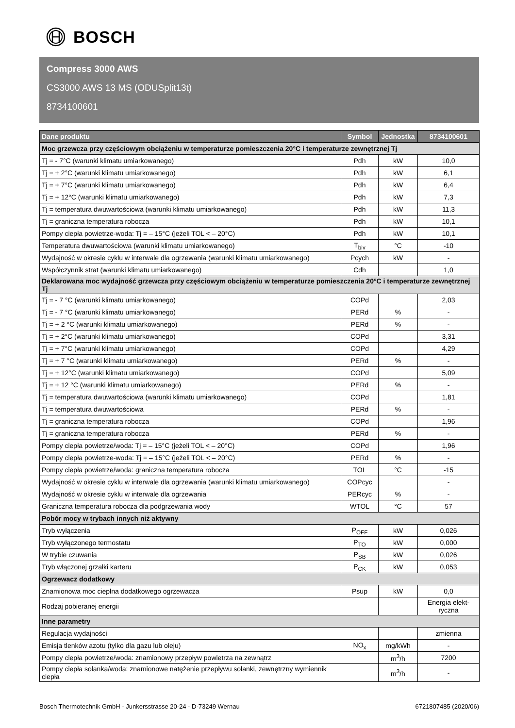BOSCH
Compress 3000 AWS
CS3000 AWS 13 MS (ODUSplit13t)
8734100601
| Dane produktu | Symbol | Jednostka | 8734100601 |
| --- | --- | --- | --- |
| Moc grzewcza przy częściowym obciążeniu w temperaturze pomieszczenia 20°C i temperaturze zewnętrznej Tj | | | |
| Tj = - 7°C (warunki klimatu umiarkowanego) | Pdh | kW | 10,0 |
| Tj = + 2°C (warunki klimatu umiarkowanego) | Pdh | kW | 6,1 |
| Tj = + 7°C (warunki klimatu umiarkowanego) | Pdh | kW | 6,4 |
| Tj = + 12°C (warunki klimatu umiarkowanego) | Pdh | kW | 7,3 |
| Tj = temperatura dwuwartościowa (warunki klimatu umiarkowanego) | Pdh | kW | 11,3 |
| Tj = graniczna temperatura robocza | Pdh | kW | 10,1 |
| Pompy ciepła powietrze-woda: Tj = – 15°C (jeżeli TOL < – 20°C) | Pdh | kW | 10,1 |
| Temperatura dwuwartościowa (warunki klimatu umiarkowanego) | T<sub>biv</sub> | °C | -10 |
| Wydajność w okresie cyklu w interwale dla ogrzewania (warunki klimatu umiarkowanego) | Pcych | kW | - |
| Współczynnik strat (warunki klimatu umiarkowanego) | Cdh | | 1,0 |
| Deklarowana moc wydajność grzewcza przy częściowym obciążeniu w temperaturze pomieszczenia 20°C i temperaturze zewnętrznej Tj | | | |
| Tj = - 7 °C (warunki klimatu umiarkowanego) | COPd | | 2,03 |
| Tj = - 7 °C (warunki klimatu umiarkowanego) | PERd | % | - |
| Tj = + 2 °C (warunki klimatu umiarkowanego) | PERd | % | - |
| Tj = + 2°C (warunki klimatu umiarkowanego) | COPd | | 3,31 |
| Tj = + 7°C (warunki klimatu umiarkowanego) | COPd | | 4,29 |
| Tj = + 7 °C (warunki klimatu umiarkowanego) | PERd | % | - |
| Tj = + 12°C (warunki klimatu umiarkowanego) | COPd | | 5,09 |
| Tj = + 12 °C (warunki klimatu umiarkowanego) | PERd | % | - |
| Tj = temperatura dwuwartościowa (warunki klimatu umiarkowanego) | COPd | | 1,81 |
| Tj = temperatura dwuwartościowa | PERd | % | - |
| Tj = graniczna temperatura robocza | COPd | | 1,96 |
| Tj = graniczna temperatura robocza | PERd | % | - |
| Pompy ciepła powietrze/woda: Tj = – 15°C (jeżeli TOL < – 20°C) | COPd | | 1,96 |
| Pompy ciepła powietrze-woda: Tj = – 15°C (jeżeli TOL < – 20°C) | PERd | % | - |
| Pompy ciepła powietrze/woda: graniczna temperatura robocza | TOL | °C | -15 |
| Wydajność w okresie cyklu w interwale dla ogrzewania (warunki klimatu umiarkowanego) | COPcyc | | - |
| Wydajność w okresie cyklu w interwale dla ogrzewania | PERcyc | % | - |
| Graniczna temperatura robocza dla podgrzewania wody | WTOL | °C | 57 |
| Pobór mocy w trybach innych niż aktywny | | | |
| Tryb wyłączenia | P<sub>OFF</sub> | kW | 0,026 |
| Tryb wyłączonego termostatu | P<sub>TO</sub> | kW | 0,000 |
| W trybie czuwania | P<sub>SB</sub> | kW | 0,026 |
| Tryb włączonej grzałki karteru | P<sub>CK</sub> | kW | 0,053 |
| Ogrzewacz dodatkowy | | | |
| Znamionowa moc cieplna dodatkowego ogrzewacza | Psup | kW | 0,0 |
| Rodzaj pobieranej energii | | | Energia elekt- ryczna |
| Inne parametry | | | |
| Regulacja wydajności | | | zmienna |
| Emisja tlenków azotu (tylko dla gazu lub oleju) | NO<sub>x</sub> | mg/kWh | - |
| Pompy ciepła powietrze/woda: znamionowy przepływ powietrza na zewnątrz | | m<sup>3</sup>/h | 7200 |
| Pompy ciepła solanka/woda: znamionowe natężenie przepływu solanki, zewnętrzny wymiennik ciepła | | m<sup>3</sup>/h | - |
Bosch Thermotechnik GmbH - Junkersstrasse 20-24 - D-73249 Wernau 6721807485 (2020/06)